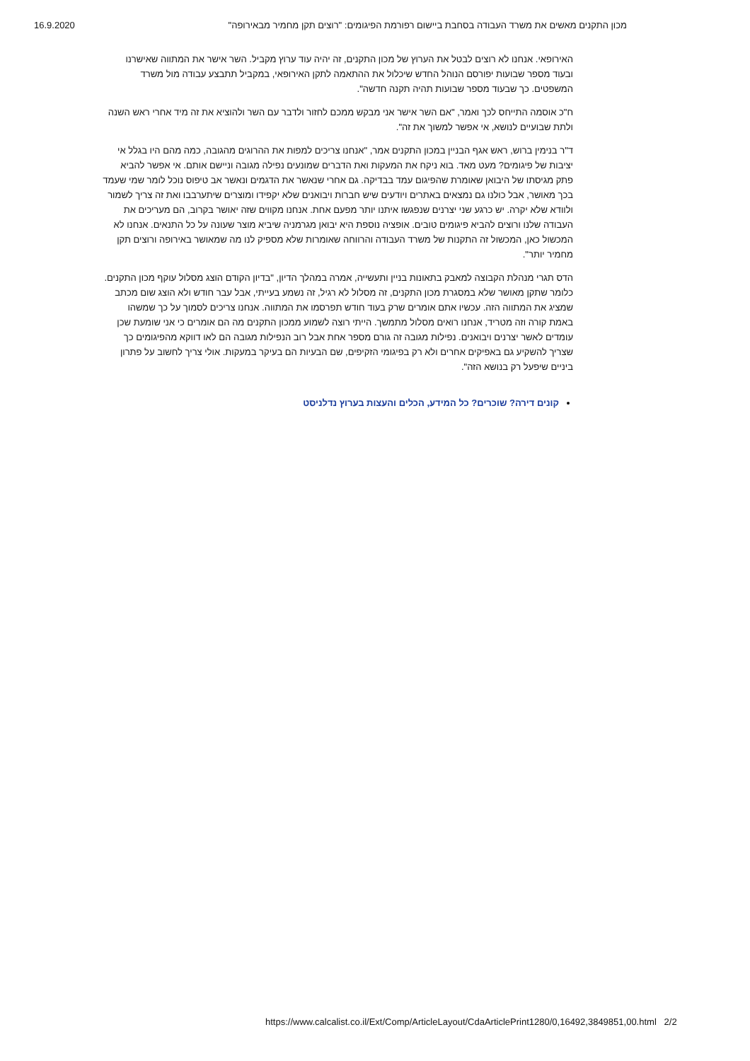16.9.2020 מכון התקנים מאשים את משרד העבודה בסחבת ביישום רפורמת הפיגומים: "רוצים תקן מחמיר מבאירופה"
האירופאי. אנחנו לא רוצים לבטל את הערוץ של מכון התקנים, זה יהיה עוד ערוץ מקביל. השר אישר את המתווה שאישרנו ובעוד מספר שבועות יפורסם הנוהל החדש שיכלול את ההתאמה לתקן האירופאי, במקביל תתבצע עבודה מול משרד המשפטים. כך שבעוד מספר שבועות תהיה תקנה חדשה".
ח"כ אוסמה התייחס לכך ואמר, "אם השר אישר אני מבקש ממכם לחזור ולדבר עם השר ולהוציא את זה מיד אחרי ראש השנה ולתת שבועיים לנושא, אי אפשר למשוך את זה".
ד"ר בנימין ברוש, ראש אגף הבניין במכון התקנים אמר, "אנחנו צריכים למפות את ההרוגים מהגובה, כמה מהם היו בגלל אי יציבות של פיגומים? מעט מאד. בוא ניקח את המעקות ואת הדברים שמונעים נפילה מגובה וניישם אותם. אי אפשר להביא פתק מגיסתו של היבואן שאומרת שהפיגום עמד בבדיקה. גם אחרי שנאשר את הדגמים ונאשר אב טיפוס נוכל לומר שמי שעמד בכך מאושר, אבל כולנו גם נמצאים באתרים ויודעים שיש חברות ויבואנים שלא יקפידו ומוצרים שיתערבבו ואת זה צריך לשמור ולוודא שלא יקרה. יש כרגע שני יצרנים שנפגשו איתנו יותר מפעם אחת. אנחנו מקווים שזה יאושר בקרוב, הם מעריכים את העבודה שלנו ורוצים להביא פיגומים טובים. אופציה נוספת היא יבואן מגרמניה שיביא מוצר שעונה על כל התנאים. אנחנו לא המכשול כאן, המכשול זה התקנות של משרד העבודה והרווחה שאומרות שלא מספיק לנו מה שמאושר באירופה ורוצים תקן מחמיר יותר".
הדס תגרי מנהלת הקבוצה למאבק בתאונות בניין ותעשייה, אמרה במהלך הדיון, "בדיון הקודם הוצג מסלול עוקף מכון התקנים. כלומר שתקן מאושר שלא במסגרת מכון התקנים, זה מסלול לא רגיל, זה נשמע בעייתי, אבל עבר חודש ולא הוצג שום מכתב שמציג את המתווה הזה. עכשיו אתם אומרים שרק בעוד חודש תפרסמו את המתווה. אנחנו צריכים לסמוך על כך שמשהו באמת קורה וזה מטריד, אנחנו רואים מסלול מתמשך. הייתי רוצה לשמוע ממכון התקנים מה הם אומרים כי אני שומעת שכן עומדים לאשר יצרנים ויבואנים. נפילות מגובה זה גורם מספר אחת אבל רוב הנפילות מגובה הם לאו דווקא מהפיגומים כך שצריך להשקיע גם באפיקים אחרים ולא רק בפיגומי הזקיפים, שם הבעיות הם בעיקר במעקות. אולי צריך לחשוב על פתרון ביניים שיפעל רק בנושא הזה".
קונים דירה? שוכרים? כל המידע, הכלים והעצות בערוץ נדלניסט
https://www.calcalist.co.il/Ext/Comp/ArticleLayout/CdaArticlePrint1280/0,16492,3849851,00.html 2/2